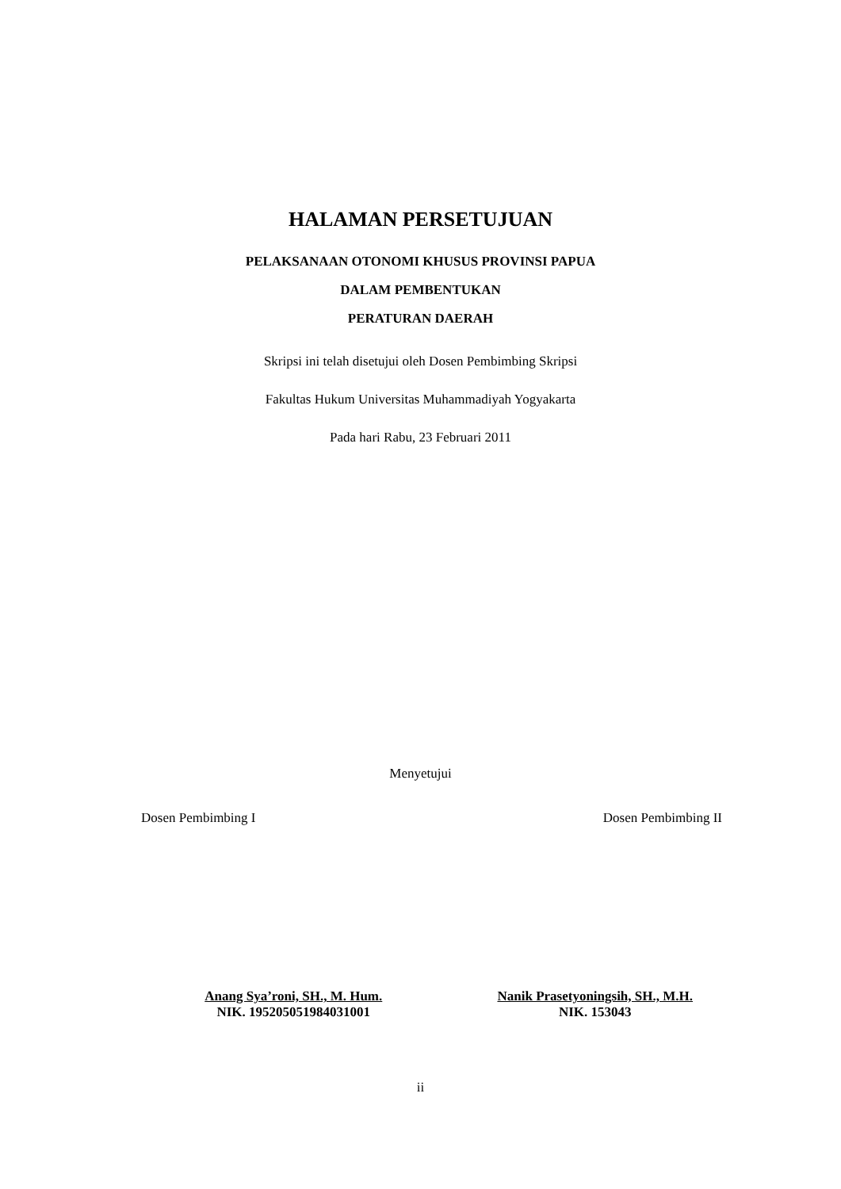HALAMAN PERSETUJUAN
PELAKSANAAN OTONOMI KHUSUS PROVINSI PAPUA
DALAM PEMBENTUKAN
PERATURAN DAERAH
Skripsi ini telah disetujui oleh Dosen Pembimbing Skripsi
Fakultas Hukum Universitas Muhammadiyah Yogyakarta
Pada hari Rabu, 23 Februari 2011
Menyetujui
Dosen Pembimbing I Dosen Pembimbing II
Anang Sya’roni, SH., M. Hum.
NIK. 195205051984031001
Nanik Prasetyoningsih, SH., M.H.
NIK. 153043
ii